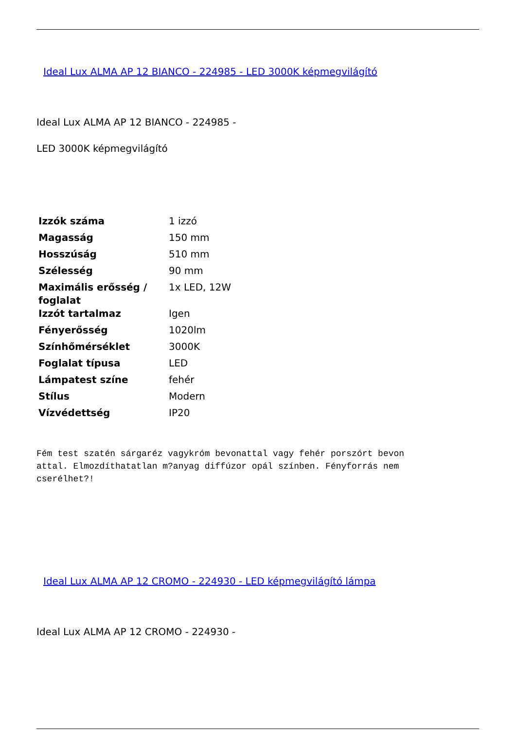Ideal Lux ALMA AP 12 BIANCO - 224985 - LED 3000K képmegvilágító
Ideal Lux ALMA AP 12 BIANCO - 224985 -
LED 3000K képmegvilágító
| Izzók száma | 1 izzó |
| Magasság | 150 mm |
| Hosszúság | 510 mm |
| Szélesség | 90 mm |
| Maximális erősség / foglalat | 1x LED, 12W |
| Izzót tartalmaz | Igen |
| Fényerősség | 1020lm |
| Színhőmérséklet | 3000K |
| Foglalat típusa | LED |
| Lámpatest színe | fehér |
| Stílus | Modern |
| Vízvédettség | IP20 |
Fém test szatén sárgaréz vagykróm bevonattal vagy fehér porszórt bevon
attal. Elmozdíthatatlan m?anyag diffúzor opál színben. Fényforrás nem
cserélhet?!
Ideal Lux ALMA AP 12 CROMO - 224930 - LED képmegvilágító lámpa
Ideal Lux ALMA AP 12 CROMO - 224930 -